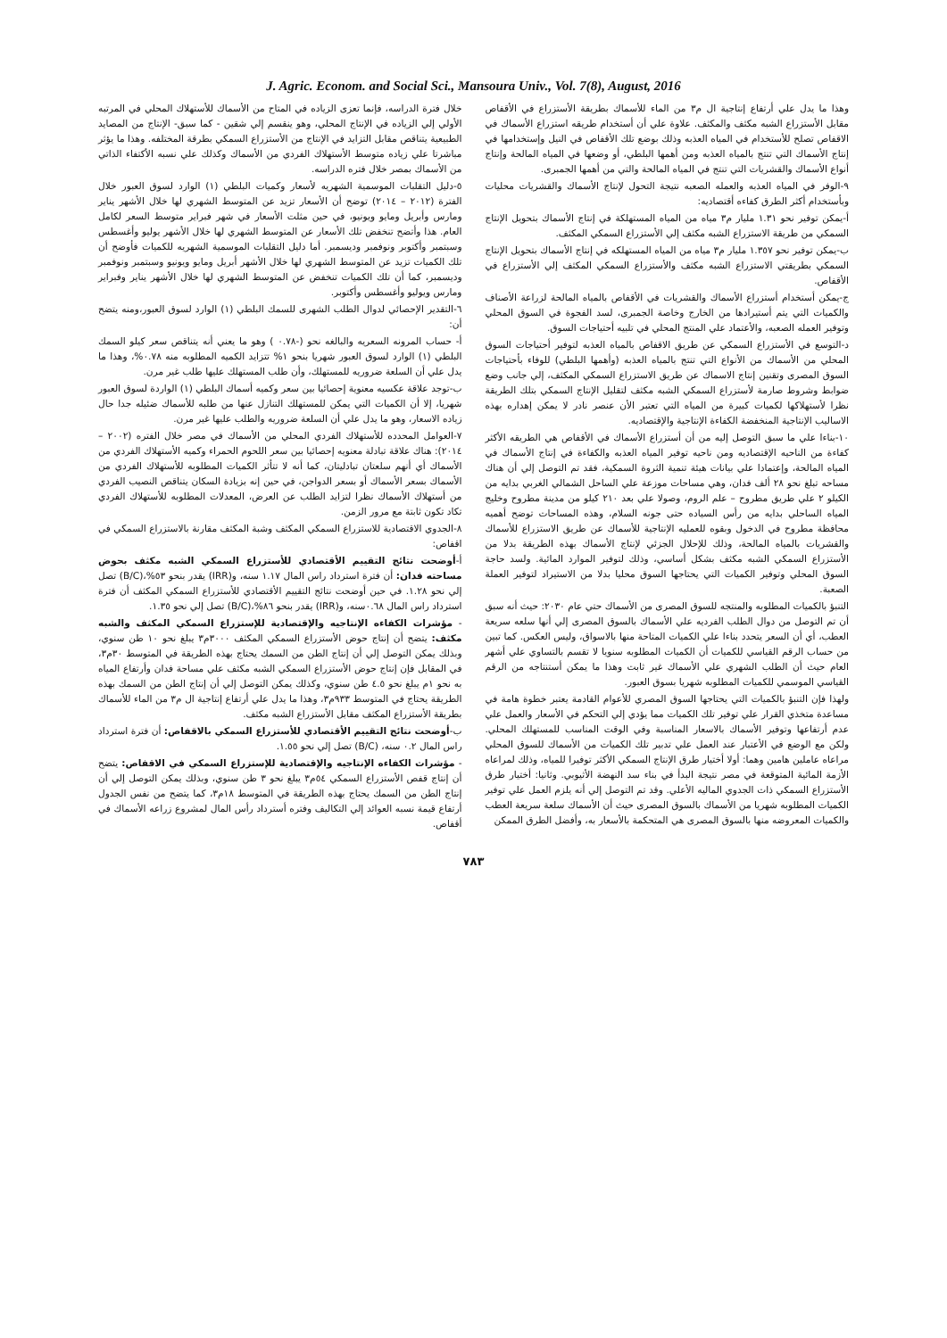J. Agric. Econom. and Social Sci., Mansoura Univ., Vol. 7(8), August, 2016
خلال فترة الدراسه، فإنما تعزى الزياده في المتاح من الأسماك للأستهلاك المحلي في المرتبه الأولي إلي الزياده في الإنتاج المحلي، وهو ينقسم إلي شقين - كما سبق- الإنتاج من المصايد الطبيعية يتناقص مقابل التزايد في الإنتاج من الأستزراع السمكي بطرقة المختلفه. وهذا ما يؤثر مباشرتا علي زياده متوسط الأستهلاك الفردي من الأسماك وكذلك علي نسبه الأكتفاء الذاتي من الأسماك بمصر خلال فتره الدراسه.
٥-دليل التقلبات الموسمية الشهريه لأسعار وكميات البلطي (١) الوارد لسوق العبور خلال الفترة (٢٠١٢ – ٢٠١٤) توضح أن الأسعار تزيد عن المتوسط الشهري لها خلال الأشهر يناير ومارس وأبريل ومايو ويونيو، في حين مثلت الأسعار في شهر فبراير متوسط السعر لكامل العام. هذا وأتضح تنخفض تلك الأسعار عن المتوسط الشهري لها خلال الأشهر يوليو وأغسطس وسبتمبر وأكتوبر ونوفمبر وديسمبر. أما دليل التقلبات الموسمية الشهريه للكميات فأوضح أن تلك الكميات تزيد عن المتوسط الشهري لها خلال الأشهر أبريل ومايو ويونيو وسبتمبر ونوفمبر وديسمبر، كما أن تلك الكميات تنخفض عن المتوسط الشهري لها خلال الأشهر يناير وفبراير ومارس ويوليو وأغسطس وأكتوبر.
٦-التقدير الإحصائي لدوال الطلب الشهرى للسمك البلطي (١) الوارد لسوق العبور،ومنه يتضح أن:
أ- حساب المرونه السعريه والبالغه نحو (-٠.٧٨ ) وهو ما يعني أنه يتناقص سعر كيلو السمك البلطي (١) الوارد لسوق العبور شهريا بنحو ١% تتزايد الكميه المطلوبه منه ٠.٧٨%، وهذا ما يدل علي أن السلعة ضروريه للمستهلك، وأن طلب المستهلك عليها طلب غير مرن.
ب-توجد علاقة عكسيه معنوية إحصائيا بين سعر وكميه أسماك البلطي (١) الواردة لسوق العبور شهريا، إلا أن الكميات التي يمكن للمستهلك التنازل عنها من طلبه للأسماك ضئيله جدا حال زياده الاسعار، وهو ما يدل علي أن السلعة ضروريه والطلب عليها غير مرن.
٧-العوامل المحدده للأستهلاك الفردي المحلي من الأسماك في مصر خلال الفتره (٢٠٠٢ – ٢٠١٤): هناك علاقة تبادلة معنويه إحصائيا بين سعر اللحوم الحمراء وكميه الأستهلاك الفردي من الأسماك أي أنهم سلعتان تبادليتان، كما أنه لا تتأثر الكميات المطلوبه للأستهلاك الفردي من الأسماك بسعر الأسماك أو بسعر الدواجن، في حين إنه بزيادة السكان يتناقص النصيب الفردي من أستهلاك الأسماك نظرا لتزايد الطلب عن العرض، المعدلات المطلوبه للأستهلاك الفردي تكاد تكون ثابتة مع مرور الزمن.
٨-الجدوي الاقتصادية للاستزراع السمكي المكثف وشبة المكثف مقارنة بالاستزراع السمكي في اقفاص:
أ-أوضحت نتائج التقييم الأقتصادي للأستزراع السمكي الشبه مكثف بحوض مساحته فدان: أن فترة استرداد راس المال ١.١٧ سنه، و(IRR) يقدر بنحو ٥٣%،(B/C) تصل إلي نحو ١.٢٨. في حين أوضحت نتائج التقييم الأقتصادي للأستزراع السمكي المكثف أن فترة استرداد راس المال ٠.٦٨سنه، و(IRR) يقدر بنحو ٨٦%،(B/C) تصل إلي نحو ١.٣٥.
- مؤشرات الكفاءه الإنتاجيه والإقتصادية للإستزراع السمكي المكثف والشبه مكثف: يتضح أن إنتاج حوض الأستزراع السمكي المكثف ٣٠٠٠م٣ يبلغ نحو ١٠ طن سنوي، وبذلك يمكن التوصل إلي أن إنتاج الطن من السمك يحتاج بهذه الطريقة في المتوسط ٣٠م٣، في المقابل فإن إنتاج حوض الأستزراع السمكي الشبه مكثف علي مساحة فدان وأرتفاع المياه به نحو ١م يبلغ نحو ٤.٥ طن سنوي، وكذلك يمكن التوصل إلي أن إنتاج الطن من السمك بهذه الطريقة يحتاج في المتوسط ٩٣٣م٣، وهذا ما يدل علي أرتفاع إنتاجية ال م٣ من الماء للأسماك بطريقة الأستزراع المكثف مقابل الأستزراع الشبه مكثف.
ب-أوضحت نتائج التقييم الأقتصادي للأستزراع السمكي بالاقفاص: أن فترة استرداد راس المال ٠.٢ سنه، (B/C) تصل إلي نحو ١.٥٥.
- مؤشرات الكفاءه الإنتاجيه والإقتصادية للإستزراع السمكي في الاقفاص: يتضح أن إنتاج قفص الأستزراع السمكي ٥٤م٣ يبلغ نحو ٣ طن سنوي، وبذلك يمكن التوصل إلي أن إنتاج الطن من السمك يحتاج بهذه الطريقة في المتوسط ١٨م٣، كما يتضح من نفس الجدول أرتفاع قيمة نسبه العوائد إلي التكاليف وفتره أسترداد رأس المال لمشروع زراعه الأسماك في أقفاص.
وهذا ما يدل علي أرتفاع إنتاجية ال م٣ من الماء للأسماك بطريقة الأستزراع في الأقفاص مقابل الأستزراع الشبه مكثف والمكثف. علاوة علي أن أستخدام طريقه استزراع الأسماك في الاقفاص تصلح للأستخدام في المياه العذبه وذلك بوضع تلك الأقفاص في النيل وإستخدامها في إنتاج الأسماك التي تنتج بالمياه العذبه ومن أهمها البلطي، أو وضعها في المياه المالحة وإنتاج أنواع الأسماك والقشريات التي تنتج في المياه المالحة والتي من أهمها الجمبرى.
٩-الوفر في المياه العذبه والعمله الصعبه نتيجة التحول لإنتاج الأسماك والقشريات محليات وبأستخدام أكثر الطرق كفاءه أقتصاديه:
أ-يمكن توفير نحو ١.٣١ مليار م٣ مياه من المياه المستهلكة في إنتاج الأسماك بتحويل الإنتاج السمكي من طريقة الاستزراع الشبه مكثف إلي الأستزراع السمكي المكثف.
ب-يمكن توفير نحو ١.٣٥٧ مليار م٣ مياه من المياه المستهلكه في إنتاج الأسماك بتحويل الإنتاج السمكي بطريقتي الاستزراع الشبه مكثف والأستزراع السمكي المكثف إلي الأستزراع في الأقفاص.
ج-يمكن أستخدام أستزراع الأسماك والقشريات في الأقفاص بالمياه المالحة لزراعة الأصناف والكميات التي يتم أستيرادها من الخارج وخاصة الجمبرى، لسد الفجوة في السوق المحلي وتوفير العمله الصعبه، والأعتماد علي المنتج المحلي في تلبيه أحتياجات السوق.
د-التوسع في الأستزراع السمكي عن طريق الاقفاص بالمياه العذبه لتوفير أحتياجات السوق المحلي من الأسماك من الأنواع التي تنتج بالمياه العذبه (وأهمها البلطي) للوفاء بأحتياجات السوق المصرى وتقنين إنتاج الاسماك عن طريق الاستزراع السمكي المكثف، إلي جانب وضع ضوابط وشروط صارمة لأستزراع السمكي الشبه مكثف لتقليل الإنتاج السمكي بتلك الطريقة نظرا لأستهلاكها لكميات كبيرة من المياه التي تعتبر الأن عنصر نادر لا يمكن إهداره بهذه الاساليب الإنتاجية المنخفضة الكفاءة الإنتاجية والإقتصاديه.
١٠-بناءا علي ما سبق التوصل إليه من أن أستزراع الأسماك في الأقفاص هي الطريقه الأكثر كفاءة من الناحيه الإقتصاديه ومن ناحيه توفير المياه العذبه والكفاءة في إنتاج الأسماك في المياه المالحة، وإعتمادا علي بيانات هيئة تنمية الثروة السمكية، فقد تم التوصل إلي أن هناك مساحه تبلغ نحو ٢٨ ألف فدان، وهي مساحات موزعة علي الساحل الشمالي الغربي بدايه من الكيلو ٢ علي طريق مطروح – علم الروم، وصولا علي بعد ٢١٠ كيلو من مدينة مطروح وخليج المياه الساحلي بدايه من رأس السياده حتى جونه السلام، وهذه المساحات توضح أهميه محافظة مطروح في الدخول وبقوه للعمليه الإنتاجية للأسماك عن طريق الاستزراع للأسماك والقشريات بالمياه المالحة، وذلك للإحلال الجزئي لإنتاج الأسماك بهذه الطريقة بدلا من الأستزراع السمكي الشبه مكثف بشكل أساسي، وذلك لتوفير الموارد المائية. ولسد حاجة السوق المحلي وتوفير الكميات التي يحتاجها السوق محليا بدلا من الاستيراد لتوفير العملة الصعبة.
التنبؤ بالكميات المطلوبه والمنتجه للسوق المصرى من الأسماك حتي عام ٢٠٣٠: حيث أنه سبق أن تم التوصل من دوال الطلب الفرديه علي الأسماك بالسوق المصرى إلي أنها سلعه سريعة العطب، أي أن السعر يتحدد بناءا علي الكميات المتاحة منها بالاسواق، وليس العكس. كما تبين من حساب الرقم القياسي للكميات أن الكميات المطلوبه سنويا لا تقسم بالتساوي علي أشهر العام حيث أن الطلب الشهري علي الأسماك غير ثابت وهذا ما يمكن أستنتاجه من الرقم القياسي الموسمي للكميات المطلوبه شهريا بسوق العبور.
ولهذا فإن التنبؤ بالكميات التي يحتاجها السوق المصري للأعوام القادمة يعتبر خطوة هامة في مساعدة متخذي القرار علي توفير تلك الكميات مما يؤدي إلي التحكم في الأسعار والعمل علي عدم أرتفاعها وتوفير الأسماك بالاسعار المناسبة وفي الوقت المناسب للمستهلك المحلي. ولكن مع الوضع في الأعتبار عند العمل علي تدبير تلك الكميات من الأسماك للسوق المحلي مراعاه عاملين هامين وهما: أولا أختيار طرق الإنتاج السمكي الأكثر توفيرا للمياه، وذلك لمراعاه الأزمة المائية المتوقعة في مصر نتيجة البدأ في بناء سد النهضة الأثيوبي. وثانيا: أختيار طرق الأستزراع السمكي ذات الجدوي الماليه الأعلي. وقد تم التوصل إلي أنه يلزم العمل علي توفير الكميات المطلوبه شهريا من الأسماك بالسوق المصرى حيث أن الأسماك سلعة سريعة العطب والكميات المعروضه منها بالسوق المصرى هي المتحكمة بالأسعار به، وأفضل الطرق الممكن
٧٨٣